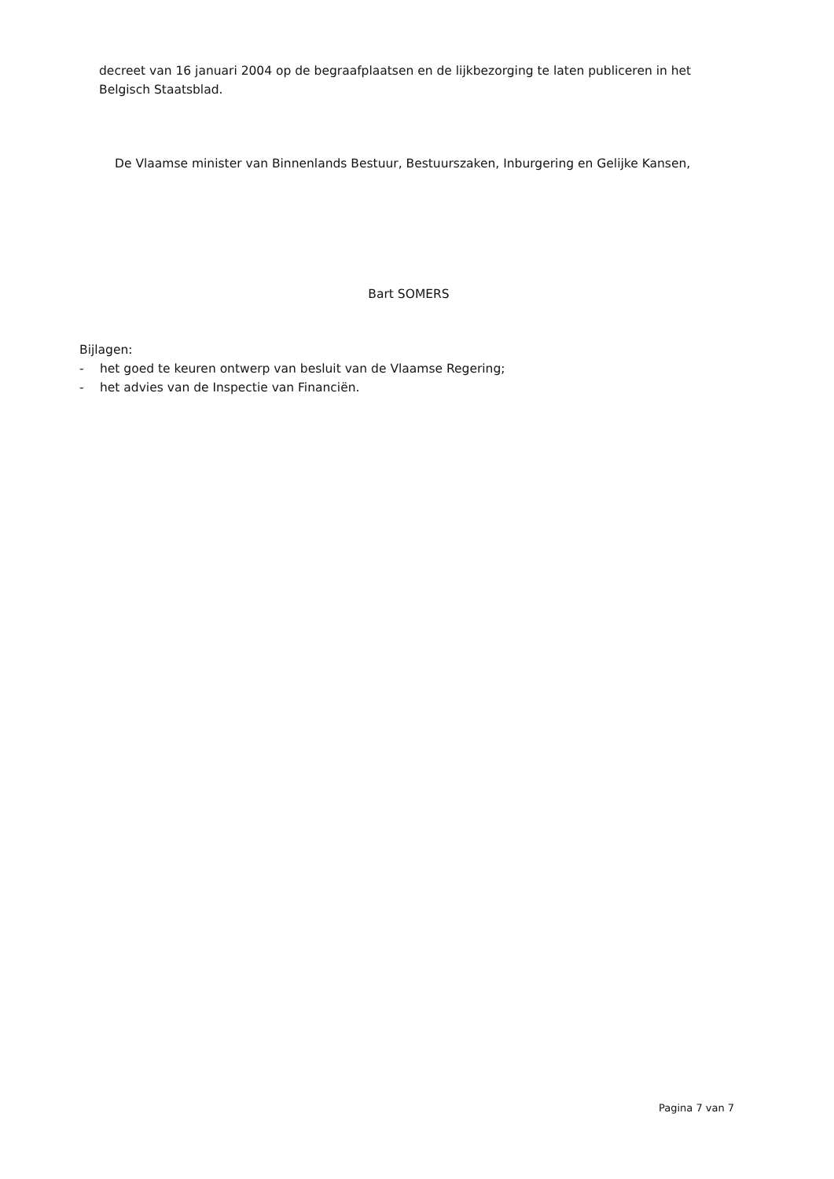decreet van 16 januari 2004 op de begraafplaatsen en de lijkbezorging te laten publiceren in het Belgisch Staatsblad.
De Vlaamse minister van Binnenlands Bestuur, Bestuurszaken, Inburgering en Gelijke Kansen,
Bart SOMERS
Bijlagen:
- het goed te keuren ontwerp van besluit van de Vlaamse Regering;
- het advies van de Inspectie van Financiën.
Pagina 7 van 7